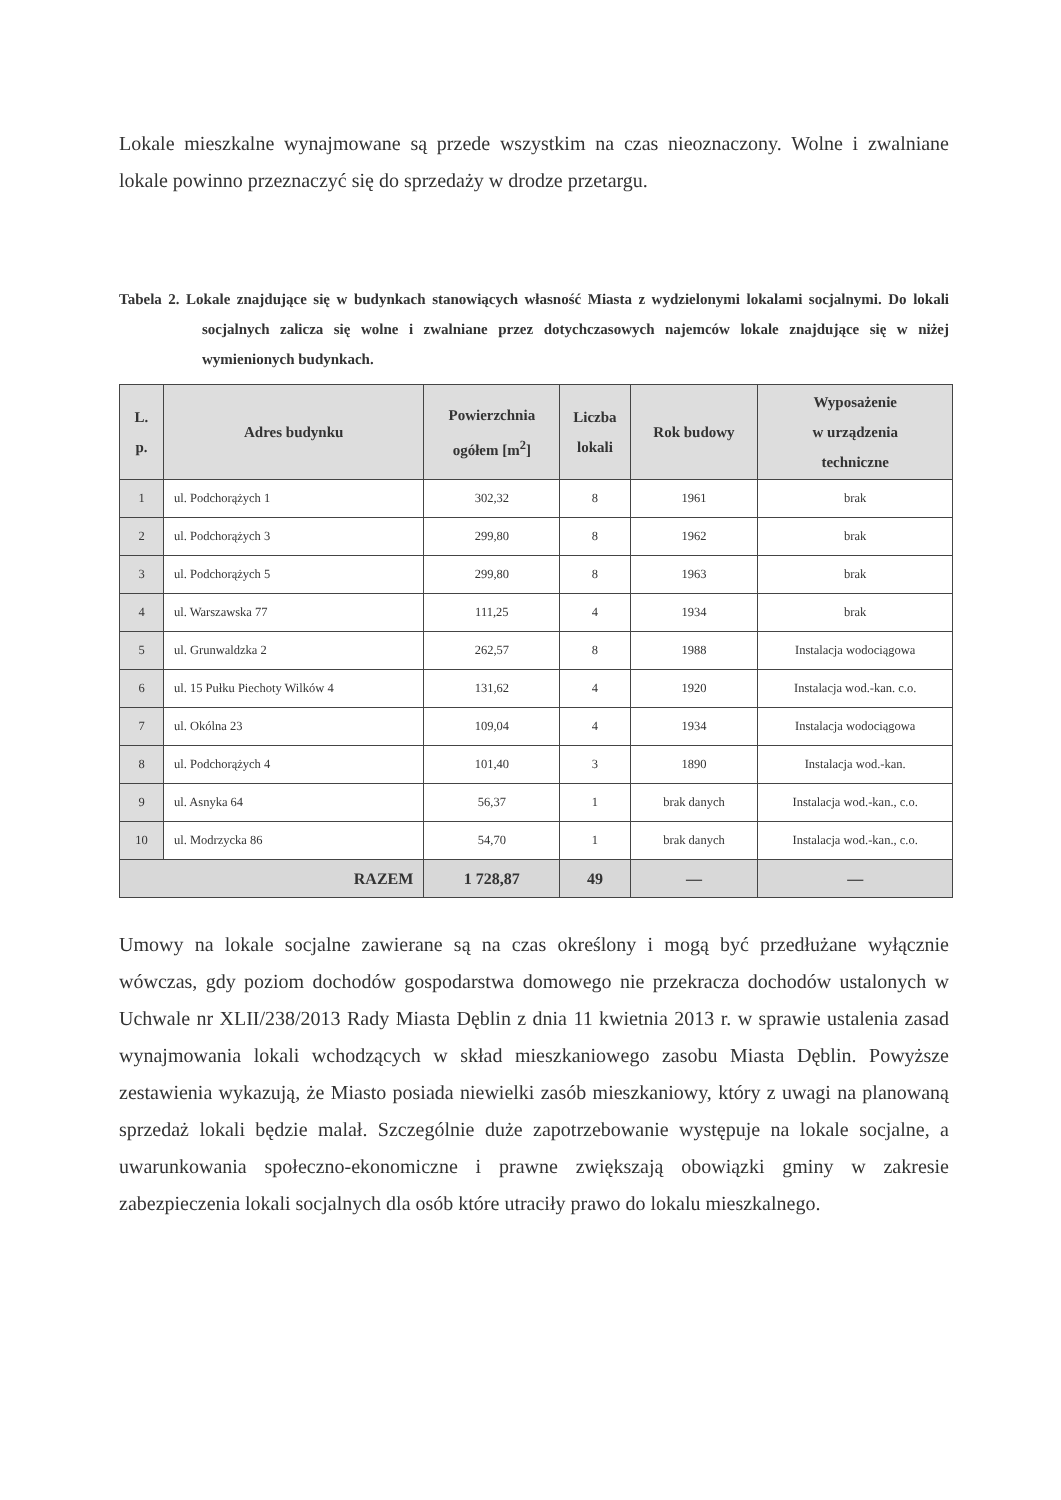Lokale mieszkalne wynajmowane są przede wszystkim na czas nieoznaczony. Wolne i zwalniane lokale powinno przeznaczyć się do sprzedaży w drodze przetargu.
Tabela 2. Lokale znajdujące się w budynkach stanowiących własność Miasta z wydzielonymi lokalami socjalnymi. Do lokali socjalnych zalicza się wolne i zwalniane przez dotychczasowych najemców lokale znajdujące się w niżej wymienionych budynkach.
| L. p. | Adres budynku | Powierzchnia ogółem [m<sup>2</sup>] | Liczba lokali | Rok budowy | Wyposażenie w urządzenia techniczne |
| --- | --- | --- | --- | --- | --- |
| 1 | ul. Podchorążych 1 | 302,32 | 8 | 1961 | brak |
| 2 | ul. Podchorążych 3 | 299,80 | 8 | 1962 | brak |
| 3 | ul. Podchorążych 5 | 299,80 | 8 | 1963 | brak |
| 4 | ul. Warszawska 77 | 111,25 | 4 | 1934 | brak |
| 5 | ul. Grunwaldzka 2 | 262,57 | 8 | 1988 | Instalacja wodociągowa |
| 6 | ul. 15 Pułku Piechoty Wilków 4 | 131,62 | 4 | 1920 | Instalacja wod.-kan. c.o. |
| 7 | ul. Okólna 23 | 109,04 | 4 | 1934 | Instalacja wodociągowa |
| 8 | ul. Podchorążych 4 | 101,40 | 3 | 1890 | Instalacja wod.-kan. |
| 9 | ul. Asnyka 64 | 56,37 | 1 | brak danych | Instalacja wod.-kan., c.o. |
| 10 | ul. Modrzycka 86 | 54,70 | 1 | brak danych | Instalacja wod.-kan., c.o. |
| RAZEM | | 1 728,87 | 49 | — | — |
Umowy na lokale socjalne zawierane są na czas określony i mogą być przedłużane wyłącznie wówczas, gdy poziom dochodów gospodarstwa domowego nie przekracza dochodów ustalonych w Uchwale nr XLII/238/2013 Rady Miasta Dęblin z dnia 11 kwietnia 2013 r. w sprawie ustalenia zasad wynajmowania lokali wchodzących w skład mieszkaniowego zasobu Miasta Dęblin. Powyższe zestawienia wykazują, że Miasto posiada niewielki zasób mieszkaniowy, który z uwagi na planowaną sprzedaż lokali będzie malał. Szczególnie duże zapotrzebowanie występuje na lokale socjalne, a uwarunkowania społeczno-ekonomiczne i prawne zwiększają obowiązki gminy w zakresie zabezpieczenia lokali socjalnych dla osób które utraciły prawo do lokalu mieszkalnego.